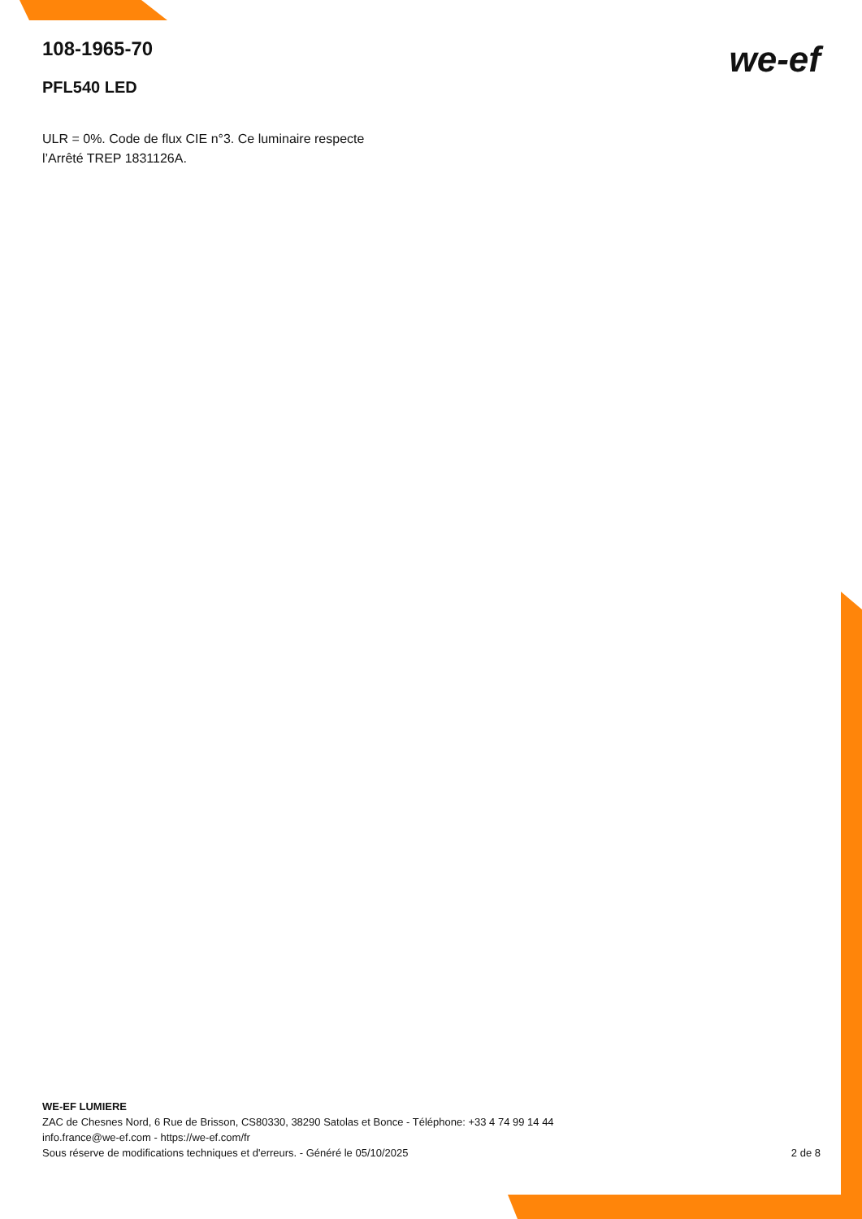108-1965-70
PFL540 LED
we-ef
ULR = 0%. Code de flux CIE n°3. Ce luminaire respecte
l’Arrêté TREP 1831126A.
WE-EF LUMIERE
ZAC de Chesnes Nord, 6 Rue de Brisson, CS80330, 38290 Satolas et Bonce - Téléphone: +33 4 74 99 14 44
info.france@we-ef.com - https://we-ef.com/fr
Sous réserve de modifications techniques et d'erreurs. - Généré le 05/10/2025 2 de 8